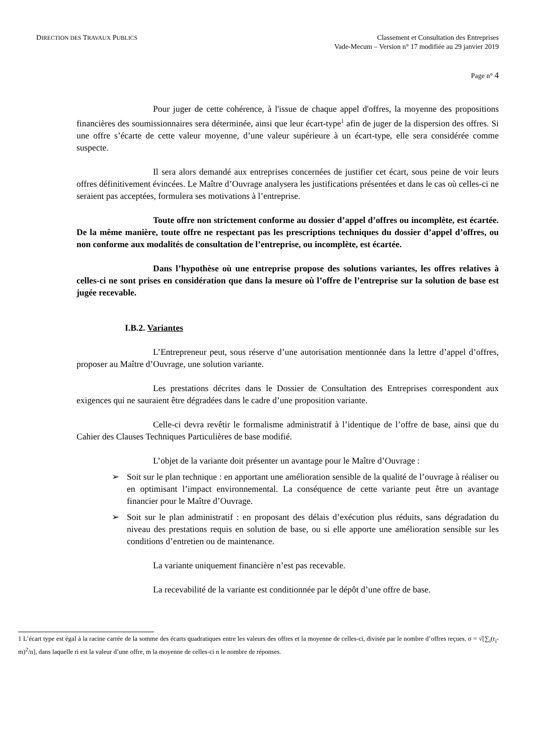DIRECTION DES TRAVAUX PUBLICS
Classement et Consultation des Entreprises
Vade-Mecum – Version n° 17 modifiée au 29 janvier 2019
Page n° 4
Pour juger de cette cohérence, à l'issue de chaque appel d'offres, la moyenne des propositions financières des soumissionnaires sera déterminée, ainsi que leur écart-type<sup>1</sup> afin de juger de la dispersion des offres. Si une offre s’écarte de cette valeur moyenne, d’une valeur supérieure à un écart-type, elle sera considérée comme suspecte.
Il sera alors demandé aux entreprises concernées de justifier cet écart, sous peine de voir leurs offres définitivement évincées. Le Maître d’Ouvrage analysera les justifications présentées et dans le cas où celles-ci ne seraient pas acceptées, formulera ses motivations à l’entreprise.
Toute offre non strictement conforme au dossier d’appel d’offres ou incomplète, est écartée. De la même manière, toute offre ne respectant pas les prescriptions techniques du dossier d’appel d’offres, ou non conforme aux modalités de consultation de l’entreprise, ou incomplète, est écartée.
Dans l’hypothèse où une entreprise propose des solutions variantes, les offres relatives à celles-ci ne sont prises en considération que dans la mesure où l’offre de l’entreprise sur la solution de base est jugée recevable.
I.B.2. Variantes
L’Entrepreneur peut, sous réserve d’une autorisation mentionnée dans la lettre d’appel d’offres, proposer au Maître d’Ouvrage, une solution variante.
Les prestations décrites dans le Dossier de Consultation des Entreprises correspondent aux exigences qui ne sauraient être dégradées dans le cadre d’une proposition variante.
Celle-ci devra revêtir le formalisme administratif à l’identique de l’offre de base, ainsi que du Cahier des Clauses Techniques Particulières de base modifié.
L’objet de la variante doit présenter un avantage pour le Maître d’Ouvrage :
➢ Soit sur le plan technique : en apportant une amélioration sensible de la qualité de l’ouvrage à réaliser ou en optimisant l’impact environnemental. La conséquence de cette variante peut être un avantage financier pour le Maître d’Ouvrage.
➢ Soit sur le plan administratif : en proposant des délais d’exécution plus réduits, sans dégradation du niveau des prestations requis en solution de base, ou si elle apporte une amélioration sensible sur les conditions d’entretien ou de maintenance.
La variante uniquement financière n’est pas recevable.
La recevabilité de la variante est conditionnée par le dépôt d’une offre de base.
1 L’écart type est égal à la racine carrée de la somme des écarts quadratiques entre les valeurs des offres et la moyenne de celles-ci, divisée par le nombre d’offres reçues. σ = √[∑<sub>i</sub>(r<sub>i</sub>-m)<sup>2</sup>/n], dans laquelle ri est la valeur d’une offre, m la moyenne de celles-ci n le nombre de réponses.